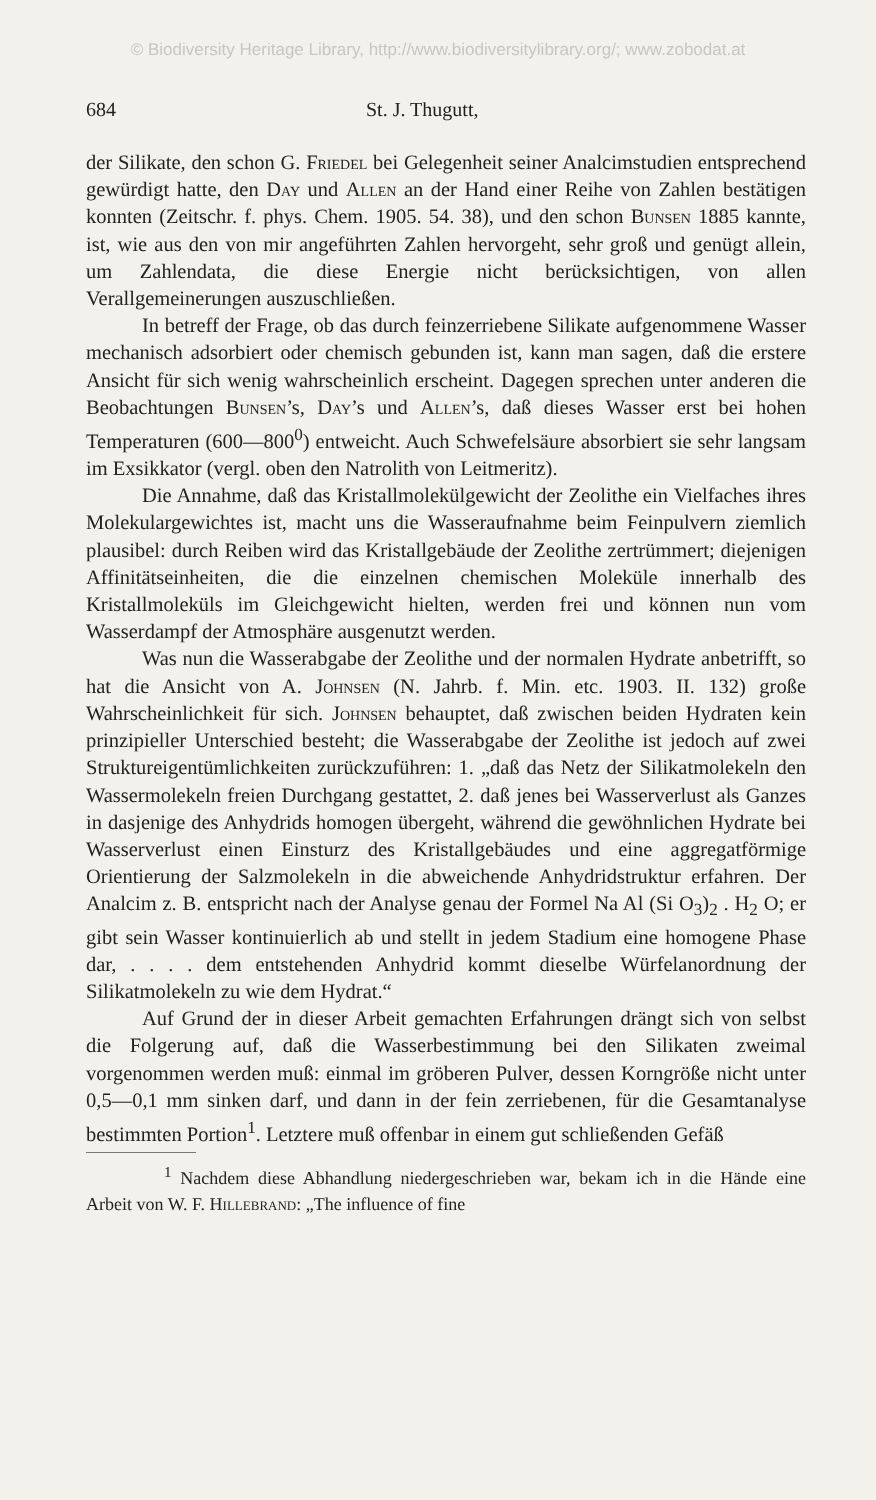© Biodiversity Heritage Library, http://www.biodiversitylibrary.org/; www.zobodat.at
684 St. J. Thugutt,
der Silikate, den schon G. Friedel bei Gelegenheit seiner Analcimstudien entsprechend gewürdigt hatte, den Day und Allen an der Hand einer Reihe von Zahlen bestätigen konnten (Zeitschr. f. phys. Chem. 1905. 54. 38), und den schon Bunsen 1885 kannte, ist, wie aus den von mir angeführten Zahlen hervorgeht, sehr groß und genügt allein, um Zahlendata, die diese Energie nicht berücksichtigen, von allen Verallgemeinerungen auszuschließen.
In betreff der Frage, ob das durch feinzerriebene Silikate aufgenommene Wasser mechanisch adsorbiert oder chemisch gebunden ist, kann man sagen, daß die erstere Ansicht für sich wenig wahrscheinlich erscheint. Dagegen sprechen unter anderen die Beobachtungen Bunsen’s, Day’s und Allen’s, daß dieses Wasser erst bei hohen Temperaturen (600—800<sup>0</sup>) entweicht. Auch Schwefelsäure absorbiert sie sehr langsam im Exsikkator (vergl. oben den Natrolith von Leitmeritz).
Die Annahme, daß das Kristallmolekülgewicht der Zeolithe ein Vielfaches ihres Molekulargewichtes ist, macht uns die Wasseraufnahme beim Feinpulvern ziemlich plausibel: durch Reiben wird das Kristallgebäude der Zeolithe zertrümmert; diejenigen Affinitätseinheiten, die die einzelnen chemischen Moleküle innerhalb des Kristallmoleküls im Gleichgewicht hielten, werden frei und können nun vom Wasserdampf der Atmosphäre ausgenutzt werden.
Was nun die Wasserabgabe der Zeolithe und der normalen Hydrate anbetrifft, so hat die Ansicht von A. Johnsen (N. Jahrb. f. Min. etc. 1903. II. 132) große Wahrscheinlichkeit für sich. Johnsen behauptet, daß zwischen beiden Hydraten kein prinzipieller Unterschied besteht; die Wasserabgabe der Zeolithe ist jedoch auf zwei Struktureigentümlichkeiten zurückzuführen: 1. „daß das Netz der Silikatmolekeln den Wassermolekeln freien Durchgang gestattet, 2. daß jenes bei Wasserverlust als Ganzes in dasjenige des Anhydrids homogen übergeht, während die gewöhnlichen Hydrate bei Wasserverlust einen Einsturz des Kristallgebäudes und eine aggregatförmige Orientierung der Salzmolekeln in die abweichende Anhydridstruktur erfahren. Der Analcim z. B. entspricht nach der Analyse genau der Formel Na Al (Si O<sub>3</sub>)<sub>2</sub> . H<sub>2</sub> O; er gibt sein Wasser kontinuierlich ab und stellt in jedem Stadium eine homogene Phase dar, . . . . dem entstehenden Anhydrid kommt dieselbe Würfelanordnung der Silikatmolekeln zu wie dem Hydrat.“
Auf Grund der in dieser Arbeit gemachten Erfahrungen drängt sich von selbst die Folgerung auf, daß die Wasserbestimmung bei den Silikaten zweimal vorgenommen werden muß: einmal im gröberen Pulver, dessen Korngröße nicht unter 0,5—0,1 mm sinken darf, und dann in der fein zerriebenen, für die Gesamtanalyse bestimmten Portion<sup>1</sup>. Letztere muß offenbar in einem gut schließenden Gefäß
<sup>1</sup> Nachdem diese Abhandlung niedergeschrieben war, bekam ich in die Hände eine Arbeit von W. F. Hillebrand: „The influence of fine